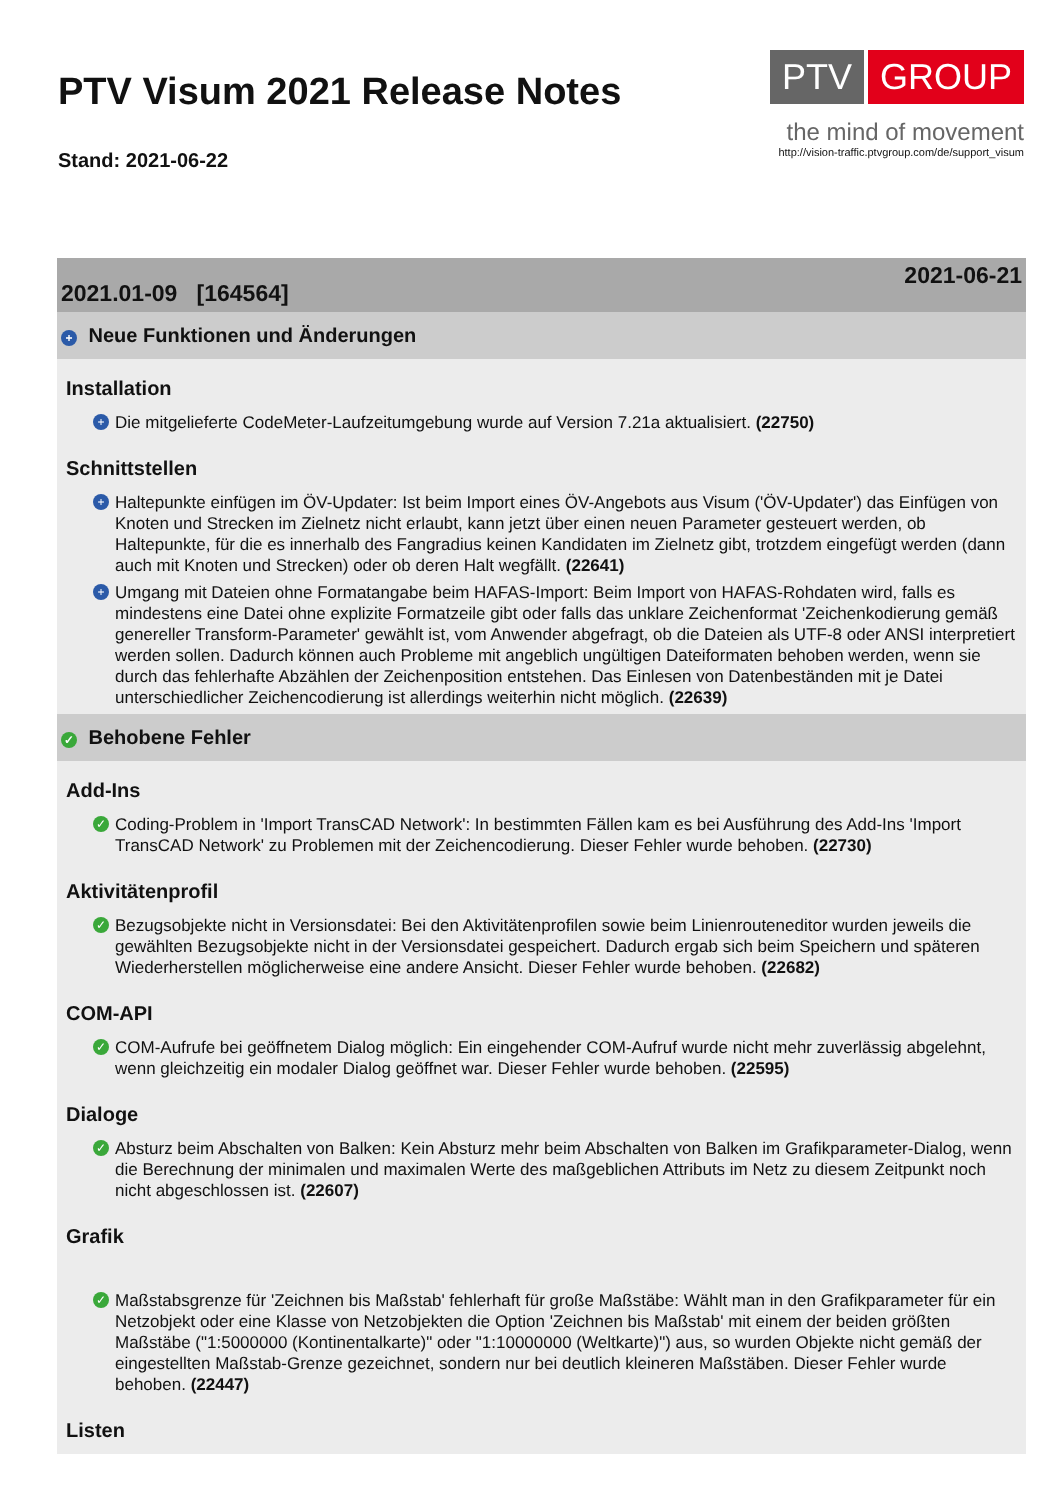PTV Visum 2021 Release Notes
Stand: 2021-06-22
PTV GROUP
the mind of movement
http://vision-traffic.ptvgroup.com/de/support_visum
2021.01-09 [164564] 2021-06-21
+ Neue Funktionen und Änderungen
Installation
+ Die mitgelieferte CodeMeter-Laufzeitumgebung wurde auf Version 7.21a aktualisiert. (22750)
Schnittstellen
+ Haltepunkte einfügen im ÖV-Updater: Ist beim Import eines ÖV-Angebots aus Visum ('ÖV-Updater') das Einfügen von Knoten und Strecken im Zielnetz nicht erlaubt, kann jetzt über einen neuen Parameter gesteuert werden, ob Haltepunkte, für die es innerhalb des Fangradius keinen Kandidaten im Zielnetz gibt, trotzdem eingefügt werden (dann auch mit Knoten und Strecken) oder ob deren Halt wegfällt. (22641)
+ Umgang mit Dateien ohne Formatangabe beim HAFAS-Import: Beim Import von HAFAS-Rohdaten wird, falls es mindestens eine Datei ohne explizite Formatzeile gibt oder falls das unklare Zeichenformat 'Zeichenkodierung gemäß genereller Transform-Parameter' gewählt ist, vom Anwender abgefragt, ob die Dateien als UTF-8 oder ANSI interpretiert werden sollen. Dadurch können auch Probleme mit angeblich ungültigen Dateiformaten behoben werden, wenn sie durch das fehlerhafte Abzählen der Zeichenposition entstehen. Das Einlesen von Datenbeständen mit je Datei unterschiedlicher Zeichencodierung ist allerdings weiterhin nicht möglich. (22639)
✓ Behobene Fehler
Add-Ins
✓ Coding-Problem in 'Import TransCAD Network': In bestimmten Fällen kam es bei Ausführung des Add-Ins 'Import TransCAD Network' zu Problemen mit der Zeichencodierung. Dieser Fehler wurde behoben. (22730)
Aktivitätenprofil
✓ Bezugsobjekte nicht in Versionsdatei: Bei den Aktivitätenprofilen sowie beim Linienrouteneditor wurden jeweils die gewählten Bezugsobjekte nicht in der Versionsdatei gespeichert. Dadurch ergab sich beim Speichern und späteren Wiederherstellen möglicherweise eine andere Ansicht. Dieser Fehler wurde behoben. (22682)
COM-API
✓ COM-Aufrufe bei geöffnetem Dialog möglich: Ein eingehender COM-Aufruf wurde nicht mehr zuverlässig abgelehnt, wenn gleichzeitig ein modaler Dialog geöffnet war. Dieser Fehler wurde behoben. (22595)
Dialoge
✓ Absturz beim Abschalten von Balken: Kein Absturz mehr beim Abschalten von Balken im Grafikparameter-Dialog, wenn die Berechnung der minimalen und maximalen Werte des maßgeblichen Attributs im Netz zu diesem Zeitpunkt noch nicht abgeschlossen ist. (22607)
Grafik
✓ Maßstabsgrenze für 'Zeichnen bis Maßstab' fehlerhaft für große Maßstäbe: Wählt man in den Grafikparameter für ein Netzobjekt oder eine Klasse von Netzobjekten die Option 'Zeichnen bis Maßstab' mit einem der beiden größten Maßstäbe ("1:5000000 (Kontinentalkarte)" oder "1:10000000 (Weltkarte)") aus, so wurden Objekte nicht gemäß der eingestellten Maßstab-Grenze gezeichnet, sondern nur bei deutlich kleineren Maßstäben. Dieser Fehler wurde behoben. (22447)
Listen